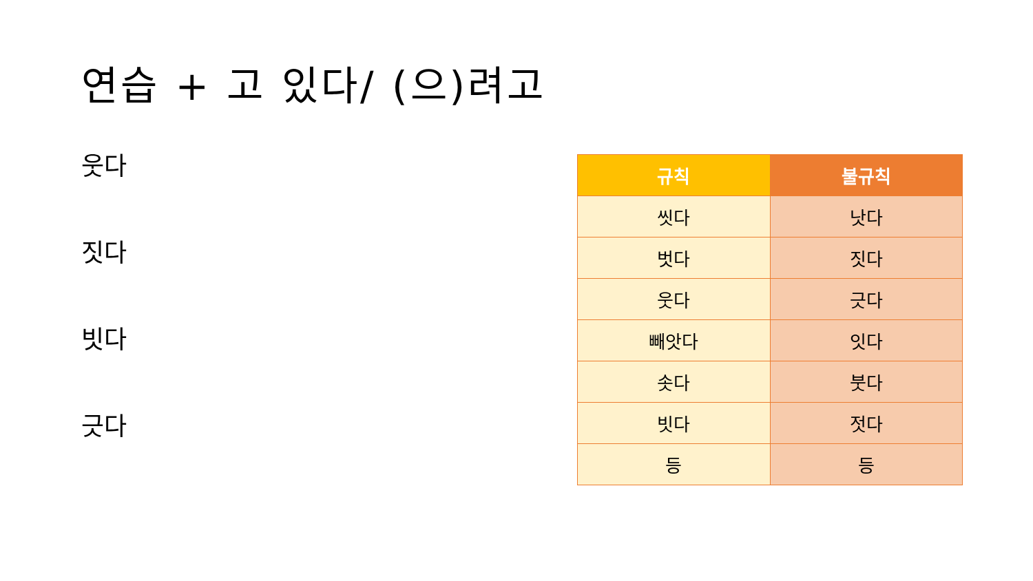연습 + 고 있다/ (으)려고
웃다
짓다
빗다
긋다
| 규칙 | 불규칙 |
| --- | --- |
| 씻다 | 낫다 |
| 벗다 | 짓다 |
| 웃다 | 긋다 |
| 빼앗다 | 잇다 |
| 솟다 | 붓다 |
| 빗다 | 젓다 |
| 등 | 등 |